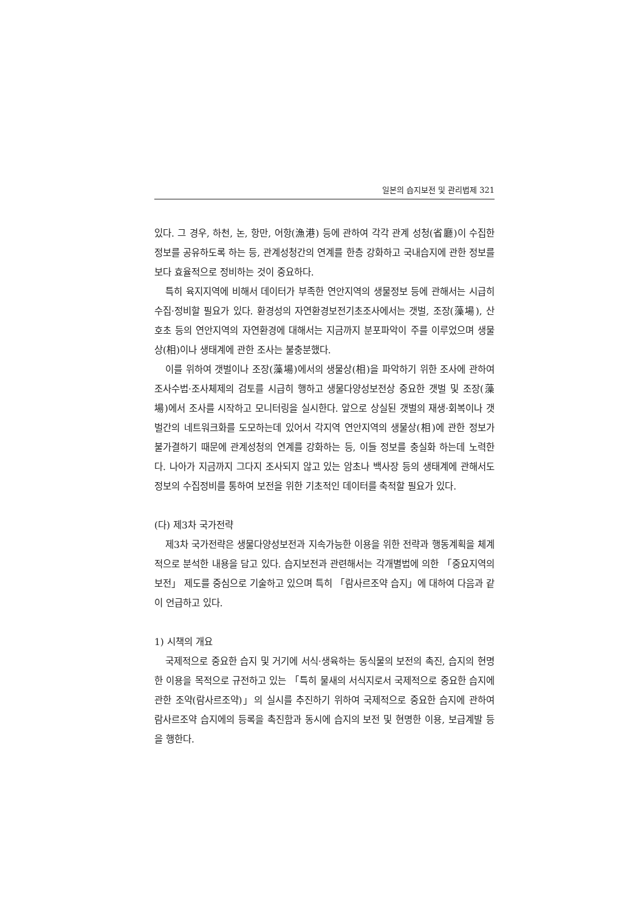일본의 습지보전 및 관리법제 321
있다. 그 경우, 하천, 논, 항만, 어항(漁港) 등에 관하여 각각 관계 성청(省廳)이 수집한 정보를 공유하도록 하는 등, 관계성청간의 연계를 한층 강화하고 국내습지에 관한 정보를 보다 효율적으로 정비하는 것이 중요하다.
특히 육지지역에 비해서 데이터가 부족한 연안지역의 생물정보 등에 관해서는 시급히 수집·정비할 필요가 있다. 환경성의 자연환경보전기초조사에서는 갯벌, 조장(藻場), 산호초 등의 연안지역의 자연환경에 대해서는 지금까지 분포파악이 주를 이루었으며 생물상(相)이나 생태계에 관한 조사는 불충분했다.
이를 위하여 갯벌이나 조장(藻場)에서의 생물상(相)을 파악하기 위한 조사에 관하여 조사수법·조사체제의 검토를 시급히 행하고 생물다양성보전상 중요한 갯벌 및 조장(藻場)에서 조사를 시작하고 모니터링을 실시한다. 앞으로 상실된 갯벌의 재생·회복이나 갯벌간의 네트워크화를 도모하는데 있어서 각지역 연안지역의 생물상(相)에 관한 정보가 불가결하기 때문에 관계성청의 연계를 강화하는 등, 이들 정보를 충실화 하는데 노력한다. 나아가 지금까지 그다지 조사되지 않고 있는 암초나 백사장 등의 생태계에 관해서도 정보의 수집정비를 통하여 보전을 위한 기초적인 데이터를 축적할 필요가 있다.
(다) 제3차 국가전략
제3차 국가전략은 생물다양성보전과 지속가능한 이용을 위한 전략과 행동계획을 체계적으로 분석한 내용을 담고 있다. 습지보전과 관련해서는 각개별법에 의한 「중요지역의 보전」 제도를 중심으로 기술하고 있으며 특히 「람사르조약 습지」에 대하여 다음과 같이 언급하고 있다.
1) 시책의 개요
국제적으로 중요한 습지 및 거기에 서식·생육하는 동식물의 보전의 촉진, 습지의 현명한 이용을 목적으로 규전하고 있는 「특히 물새의 서식지로서 국제적으로 중요한 습지에 관한 조약(람사르조약)」의 실시를 추진하기 위하여 국제적으로 중요한 습지에 관하여 람사르조약 습지에의 등록을 촉진함과 동시에 습지의 보전 및 현명한 이용, 보급계발 등을 행한다.